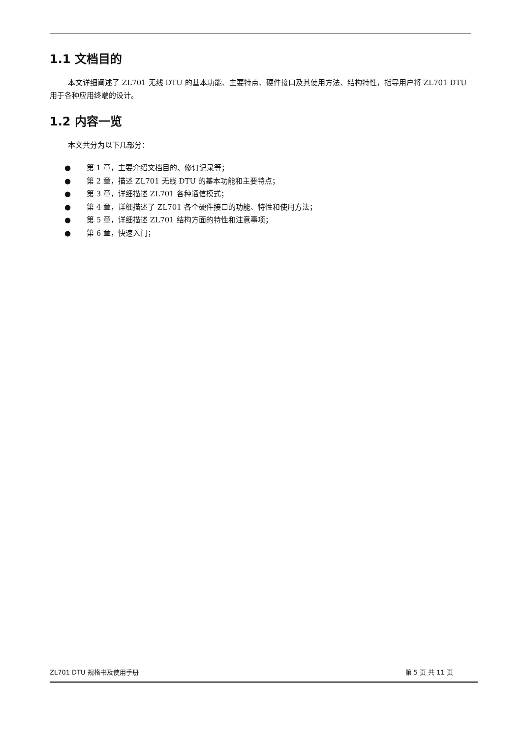1.1 文档目的
本文详细阐述了 ZL701 无线 DTU 的基本功能、主要特点、硬件接口及其使用方法、结构特性，指导用户将 ZL701 DTU 用于各种应用终端的设计。
1.2 内容一览
本文共分为以下几部分：
● 第 1 章，主要介绍文档目的、修订记录等；
● 第 2 章，描述 ZL701 无线 DTU 的基本功能和主要特点；
● 第 3 章，详细描述 ZL701 各种通信模式；
● 第 4 章，详细描述了 ZL701 各个硬件接口的功能、特性和使用方法；
● 第 5 章，详细描述 ZL701 结构方面的特性和注意事项；
● 第 6 章，快速入门；
ZL701 DTU 规格书及使用手册 第 5 页 共 11 页